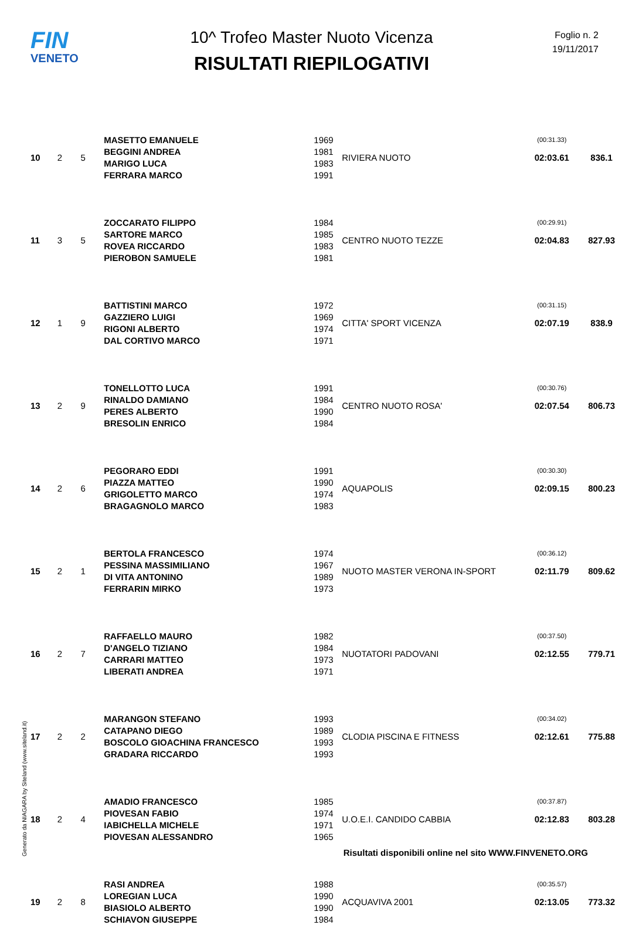FIN
VENETO
10^ Trofeo Master Nuoto Vicenza
RISULTATI RIEPILOGATIVI
Foglio n. 2
19/11/2017
| 10 | 2 | 5 | MASETTO EMANUELE | 1969 | RIVIERA NUOTO | (00:31.33) | |
| | | | BEGGINI ANDREA | 1981 | | 02:03.61 | 836.1 |
| | | | MARIGO LUCA | 1983 | | | |
| | | | FERRARA MARCO | 1991 | | | |
| 11 | 3 | 5 | ZOCCARATO FILIPPO | 1984 | CENTRO NUOTO TEZZE | (00:29.91) | |
| | | | SARTORE MARCO | 1985 | | 02:04.83 | 827.93 |
| | | | ROVEA RICCARDO | 1983 | | | |
| | | | PIEROBON SAMUELE | 1981 | | | |
| 12 | 1 | 9 | BATTISTINI MARCO | 1972 | CITTA' SPORT VICENZA | (00:31.15) | |
| | | | GAZZIERO LUIGI | 1969 | | 02:07.19 | 838.9 |
| | | | RIGONI ALBERTO | 1974 | | | |
| | | | DAL CORTIVO MARCO | 1971 | | | |
| 13 | 2 | 9 | TONELLOTTO LUCA | 1991 | CENTRO NUOTO ROSA' | (00:30.76) | |
| | | | RINALDO DAMIANO | 1984 | | 02:07.54 | 806.73 |
| | | | PERES ALBERTO | 1990 | | | |
| | | | BRESOLIN ENRICO | 1984 | | | |
| 14 | 2 | 6 | PEGORARO EDDI | 1991 | AQUAPOLIS | (00:30.30) | |
| | | | PIAZZA MATTEO | 1990 | | 02:09.15 | 800.23 |
| | | | GRIGOLETTO MARCO | 1974 | | | |
| | | | BRAGAGNOLO MARCO | 1983 | | | |
| 15 | 2 | 1 | BERTOLA FRANCESCO | 1974 | NUOTO MASTER VERONA IN-SPORT | (00:36.12) | |
| | | | PESSINA MASSIMILIANO | 1967 | | 02:11.79 | 809.62 |
| | | | DI VITA ANTONINO | 1989 | | | |
| | | | FERRARIN MIRKO | 1973 | | | |
| 16 | 2 | 7 | RAFFAELLO MAURO | 1982 | NUOTATORI PADOVANI | (00:37.50) | |
| | | | D'ANGELO TIZIANO | 1984 | | 02:12.55 | 779.71 |
| | | | CARRARI MATTEO | 1973 | | | |
| | | | LIBERATI ANDREA | 1971 | | | |
| 17 | 2 | 2 | MARANGON STEFANO | 1993 | CLODIA PISCINA E FITNESS | (00:34.02) | |
| | | | CATAPANO DIEGO | 1989 | | 02:12.61 | 775.88 |
| | | | BOSCOLO GIOACHINA FRANCESCO | 1993 | | | |
| | | | GRADARA RICCARDO | 1993 | | | |
| 18 | 2 | 4 | AMADIO FRANCESCO | 1985 | U.O.E.I. CANDIDO CABBIA | (00:37.87) | |
| | | | PIOVESAN FABIO | 1974 | | 02:12.83 | 803.28 |
| | | | IABICHELLA MICHELE | 1971 | | | |
| | | | PIOVESAN ALESSANDRO | 1965 | | | |
| 19 | 2 | 8 | RASI ANDREA | 1988 | ACQUAVIVA 2001 | (00:35.57) | |
| | | | LOREGIAN LUCA | 1990 | | 02:13.05 | 773.32 |
| | | | BIASIOLO ALBERTO | 1990 | | | |
| | | | SCHIAVON GIUSEPPE | 1984 | | | |
Generato da NIAGARA by Siteland (www.siteland.it)
Risultati disponibili online nel sito WWW.FINVENETO.ORG